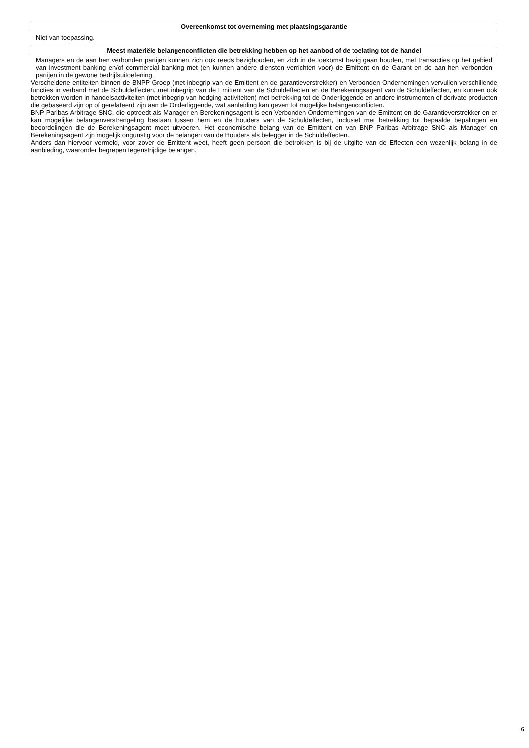Overeenkomst tot overneming met plaatsingsgarantie
Niet van toepassing.
Meest materiële belangenconflicten die betrekking hebben op het aanbod of de toelating tot de handel
Managers en de aan hen verbonden partijen kunnen zich ook reeds bezighouden, en zich in de toekomst bezig gaan houden, met transacties op het gebied van investment banking en/of commercial banking met (en kunnen andere diensten verrichten voor) de Emittent en de Garant en de aan hen verbonden partijen in de gewone bedrijfsuitoefening.
Verscheidene entiteiten binnen de BNPP Groep (met inbegrip van de Emittent en de garantieverstrekker) en Verbonden Ondernemingen vervullen verschillende functies in verband met de Schuldeffecten, met inbegrip van de Emittent van de Schuldeffecten en de Berekeningsagent van de Schuldeffecten, en kunnen ook betrokken worden in handelsactiviteiten (met inbegrip van hedging-activiteiten) met betrekking tot de Onderliggende en andere instrumenten of derivate producten die gebaseerd zijn op of gerelateerd zijn aan de Onderliggende, wat aanleiding kan geven tot mogelijke belangenconflicten.
BNP Paribas Arbitrage SNC, die optreedt als Manager en Berekeningsagent is een Verbonden Ondernemingen van de Emittent en de Garantieverstrekker en er kan mogelijke belangenverstrengeling bestaan tussen hem en de houders van de Schuldeffecten, inclusief met betrekking tot bepaalde bepalingen en beoordelingen die de Berekeningsagent moet uitvoeren. Het economische belang van de Emittent en van BNP Paribas Arbitrage SNC als Manager en Berekeningsagent zijn mogelijk ongunstig voor de belangen van de Houders als belegger in de Schuldeffecten.
Anders dan hiervoor vermeld, voor zover de Emittent weet, heeft geen persoon die betrokken is bij de uitgifte van de Effecten een wezenlijk belang in de aanbieding, waaronder begrepen tegenstrijdige belangen.
6